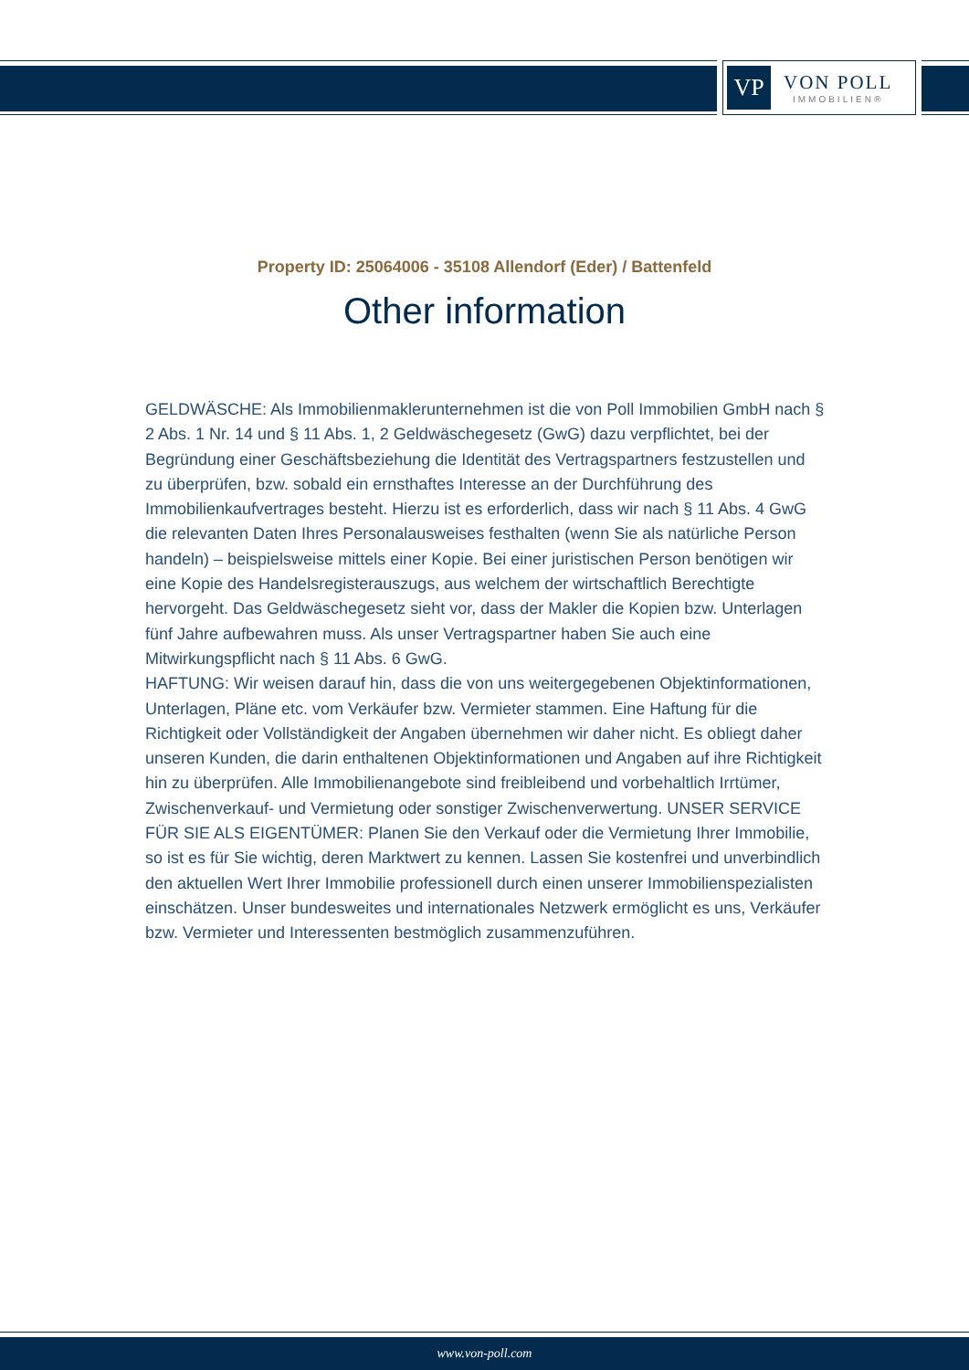VP
VON POLL
IMMOBILIEN®
Property ID: 25064006 - 35108 Allendorf (Eder) / Battenfeld
Other information
GELDWÄSCHE: Als Immobilienmaklerunternehmen ist die von Poll Immobilien GmbH nach § 2 Abs. 1 Nr. 14 und § 11 Abs. 1, 2 Geldwäschegesetz (GwG) dazu verpflichtet, bei der Begründung einer Geschäftsbeziehung die Identität des Vertragspartners festzustellen und zu überprüfen, bzw. sobald ein ernsthaftes Interesse an der Durchführung des Immobilienkaufvertrages besteht. Hierzu ist es erforderlich, dass wir nach § 11 Abs. 4 GwG die relevanten Daten Ihres Personalausweises festhalten (wenn Sie als natürliche Person handeln) – beispielsweise mittels einer Kopie. Bei einer juristischen Person benötigen wir eine Kopie des Handelsregisterauszugs, aus welchem der wirtschaftlich Berechtigte hervorgeht. Das Geldwäschegesetz sieht vor, dass der Makler die Kopien bzw. Unterlagen fünf Jahre aufbewahren muss. Als unser Vertragspartner haben Sie auch eine Mitwirkungspflicht nach § 11 Abs. 6 GwG.
HAFTUNG: Wir weisen darauf hin, dass die von uns weitergegebenen Objektinformationen, Unterlagen, Pläne etc. vom Verkäufer bzw. Vermieter stammen. Eine Haftung für die Richtigkeit oder Vollständigkeit der Angaben übernehmen wir daher nicht. Es obliegt daher unseren Kunden, die darin enthaltenen Objektinformationen und Angaben auf ihre Richtigkeit hin zu überprüfen. Alle Immobilienangebote sind freibleibend und vorbehaltlich Irrtümer, Zwischenverkauf- und Vermietung oder sonstiger Zwischenverwertung. UNSER SERVICE FÜR SIE ALS EIGENTÜMER: Planen Sie den Verkauf oder die Vermietung Ihrer Immobilie, so ist es für Sie wichtig, deren Marktwert zu kennen. Lassen Sie kostenfrei und unverbindlich den aktuellen Wert Ihrer Immobilie professionell durch einen unserer Immobilienspezialisten einschätzen. Unser bundesweites und internationales Netzwerk ermöglicht es uns, Verkäufer bzw. Vermieter und Interessenten bestmöglich zusammenzuführen.
www.von-poll.com